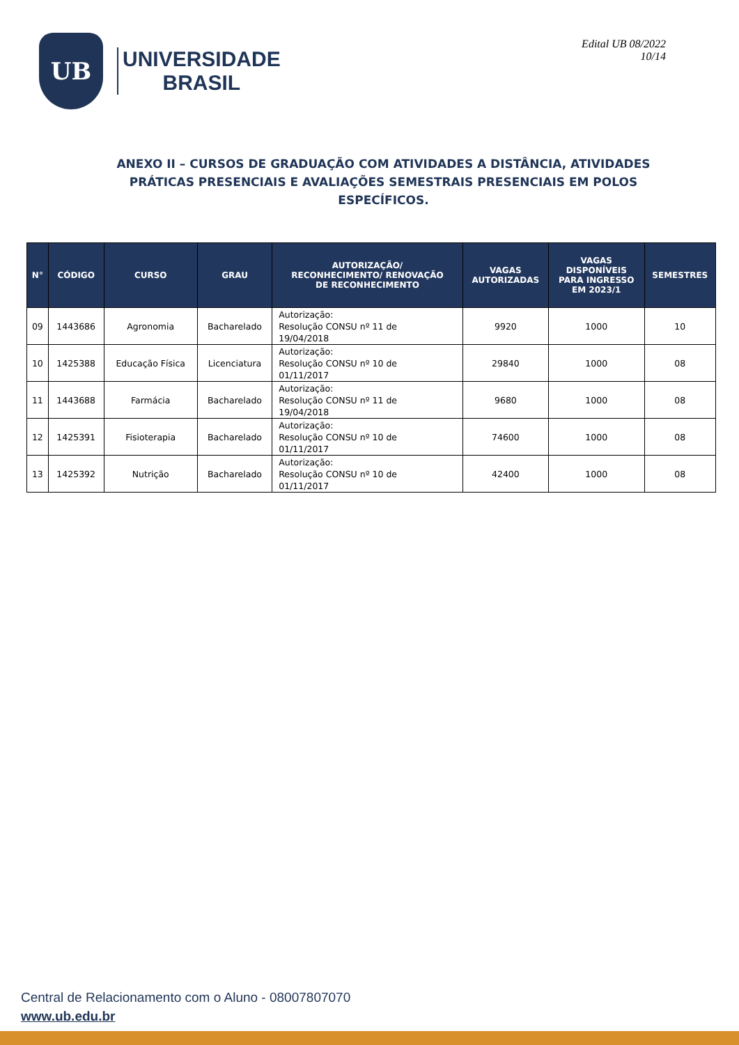UB
UNIVERSIDADE
BRASIL
Edital UB 08/2022
10/14
ANEXO II – CURSOS DE GRADUAÇÃO COM ATIVIDADES A DISTÂNCIA, ATIVIDADES PRÁTICAS PRESENCIAIS E AVALIAÇÕES SEMESTRAIS PRESENCIAIS EM POLOS ESPECÍFICOS.
| N° | CÓDIGO | CURSO | GRAU | AUTORIZAÇÃO/ RECONHECIMENTO/ RENOVAÇÃO DE RECONHECIMENTO | VAGAS AUTORIZADAS | VAGAS DISPONÍVEIS PARA INGRESSO EM 2023/1 | SEMESTRES |
| --- | --- | --- | --- | --- | --- | --- | --- |
| 09 | 1443686 | Agronomia | Bacharelado | Autorização: Resolução CONSU nº 11 de 19/04/2018 | 9920 | 1000 | 10 |
| 10 | 1425388 | Educação Física | Licenciatura | Autorização: Resolução CONSU nº 10 de 01/11/2017 | 29840 | 1000 | 08 |
| 11 | 1443688 | Farmácia | Bacharelado | Autorização: Resolução CONSU nº 11 de 19/04/2018 | 9680 | 1000 | 08 |
| 12 | 1425391 | Fisioterapia | Bacharelado | Autorização: Resolução CONSU nº 10 de 01/11/2017 | 74600 | 1000 | 08 |
| 13 | 1425392 | Nutrição | Bacharelado | Autorização: Resolução CONSU nº 10 de 01/11/2017 | 42400 | 1000 | 08 |
Central de Relacionamento com o Aluno - 08007807070
www.ub.edu.br